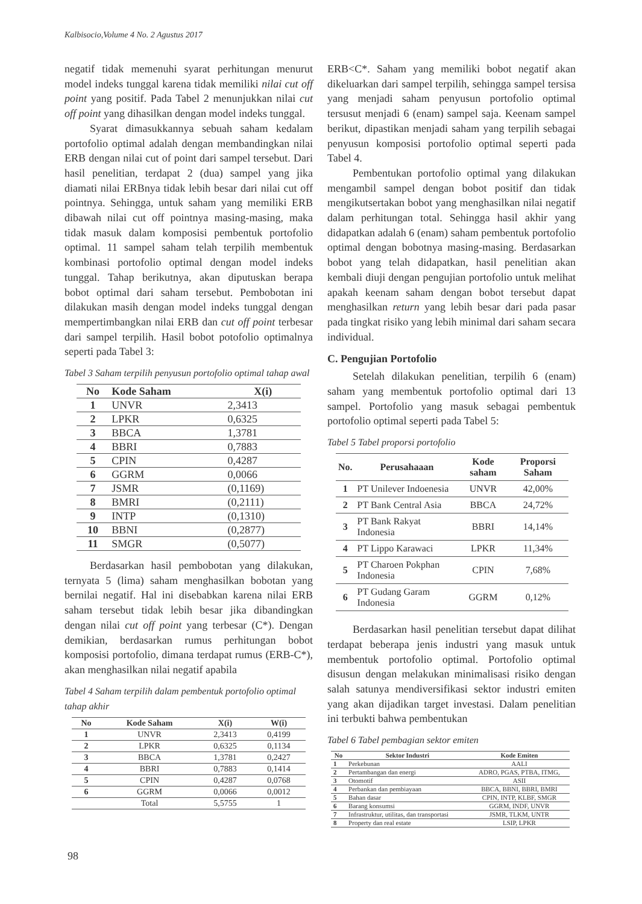Kalbisocio,Volume 4 No. 2 Agustus 2017
negatif tidak memenuhi syarat perhitungan menurut model indeks tunggal karena tidak memiliki nilai cut off point yang positif. Pada Tabel 2 menunjukkan nilai cut off point yang dihasilkan dengan model indeks tunggal.
Syarat dimasukkannya sebuah saham kedalam portofolio optimal adalah dengan membandingkan nilai ERB dengan nilai cut of point dari sampel tersebut. Dari hasil penelitian, terdapat 2 (dua) sampel yang jika diamati nilai ERBnya tidak lebih besar dari nilai cut off pointnya. Sehingga, untuk saham yang memiliki ERB dibawah nilai cut off pointnya masing-masing, maka tidak masuk dalam komposisi pembentuk portofolio optimal. 11 sampel saham telah terpilih membentuk kombinasi portofolio optimal dengan model indeks tunggal. Tahap berikutnya, akan diputuskan berapa bobot optimal dari saham tersebut. Pembobotan ini dilakukan masih dengan model indeks tunggal dengan mempertimbangkan nilai ERB dan cut off point terbesar dari sampel terpilih. Hasil bobot potofolio optimalnya seperti pada Tabel 3:
Tabel 3 Saham terpilih penyusun portofolio optimal tahap awal
| No | Kode Saham | X(i) |
| --- | --- | --- |
| 1 | UNVR | 2,3413 |
| 2 | LPKR | 0,6325 |
| 3 | BBCA | 1,3781 |
| 4 | BBRI | 0,7883 |
| 5 | CPIN | 0,4287 |
| 6 | GGRM | 0,0066 |
| 7 | JSMR | (0,1169) |
| 8 | BMRI | (0,2111) |
| 9 | INTP | (0,1310) |
| 10 | BBNI | (0,2877) |
| 11 | SMGR | (0,5077) |
Berdasarkan hasil pembobotan yang dilakukan, ternyata 5 (lima) saham menghasilkan bobotan yang bernilai negatif. Hal ini disebabkan karena nilai ERB saham tersebut tidak lebih besar jika dibandingkan dengan nilai cut off point yang terbesar (C*). Dengan demikian, berdasarkan rumus perhitungan bobot komposisi portofolio, dimana terdapat rumus (ERB-C*), akan menghasilkan nilai negatif apabila
Tabel 4 Saham terpilih dalam pembentuk portofolio optimal tahap akhir
| No | Kode Saham | X(i) | W(i) |
| --- | --- | --- | --- |
| 1 | UNVR | 2,3413 | 0,4199 |
| 2 | LPKR | 0,6325 | 0,1134 |
| 3 | BBCA | 1,3781 | 0,2427 |
| 4 | BBRI | 0,7883 | 0,1414 |
| 5 | CPIN | 0,4287 | 0,0768 |
| 6 | GGRM | 0,0066 | 0,0012 |
| | Total | 5,5755 | 1 |
ERB<C*. Saham yang memiliki bobot negatif akan dikeluarkan dari sampel terpilih, sehingga sampel tersisa yang menjadi saham penyusun portofolio optimal tersusut menjadi 6 (enam) sampel saja. Keenam sampel berikut, dipastikan menjadi saham yang terpilih sebagai penyusun komposisi portofolio optimal seperti pada Tabel 4.
Pembentukan portofolio optimal yang dilakukan mengambil sampel dengan bobot positif dan tidak mengikutsertakan bobot yang menghasilkan nilai negatif dalam perhitungan total. Sehingga hasil akhir yang didapatkan adalah 6 (enam) saham pembentuk portofolio optimal dengan bobotnya masing-masing. Berdasarkan bobot yang telah didapatkan, hasil penelitian akan kembali diuji dengan pengujian portofolio untuk melihat apakah keenam saham dengan bobot tersebut dapat menghasilkan return yang lebih besar dari pada pasar pada tingkat risiko yang lebih minimal dari saham secara individual.
C. Pengujian Portofolio
Setelah dilakukan penelitian, terpilih 6 (enam) saham yang membentuk portofolio optimal dari 13 sampel. Portofolio yang masuk sebagai pembentuk portofolio optimal seperti pada Tabel 5:
Tabel 5 Tabel proporsi portofolio
| No. | Perusahaaan | Kode saham | Proporsi Saham |
| --- | --- | --- | --- |
| 1 | PT Unilever Indoenesia | UNVR | 42,00% |
| 2 | PT Bank Central Asia | BBCA | 24,72% |
| 3 | PT Bank Rakyat Indonesia | BBRI | 14,14% |
| 4 | PT Lippo Karawaci | LPKR | 11,34% |
| 5 | PT Charoen Pokphan Indonesia | CPIN | 7,68% |
| 6 | PT Gudang Garam Indonesia | GGRM | 0,12% |
Berdasarkan hasil penelitian tersebut dapat dilihat terdapat beberapa jenis industri yang masuk untuk membentuk portofolio optimal. Portofolio optimal disusun dengan melakukan minimalisasi risiko dengan salah satunya mendiversifikasi sektor industri emiten yang akan dijadikan target investasi. Dalam penelitian ini terbukti bahwa pembentukan
Tabel 6 Tabel pembagian sektor emiten
| No | Sektor Industri | Kode Emiten |
| --- | --- | --- |
| 1 | Perkebunan | AALI |
| 2 | Pertambangan dan energi | ADRO, PGAS, PTBA, ITMG, |
| 3 | Otomotif | ASII |
| 4 | Perbankan dan pembiayaan | BBCA, BBNI, BBRI, BMRI |
| 5 | Bahan dasar | CPIN, INTP, KLBF, SMGR |
| 6 | Barang konsumsi | GGRM, INDF, UNVR |
| 7 | Infrastruktur, utilitas, dan transportasi | JSMR, TLKM, UNTR |
| 8 | Property dan real estate | LSIP, LPKR |
98